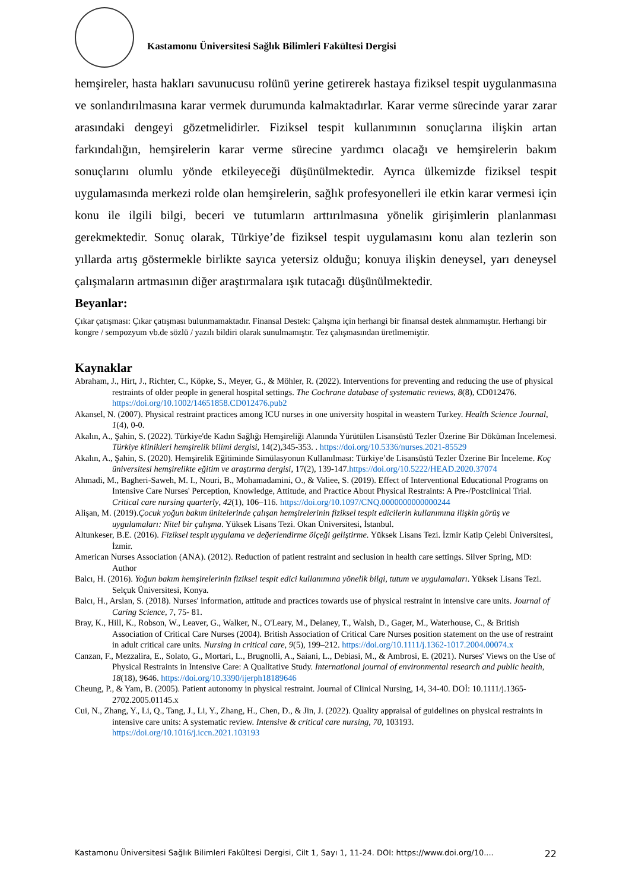Kastamonu Üniversitesi Sağlık Bilimleri Fakültesi Dergisi
hemşireler, hasta hakları savunucusu rolünü yerine getirerek hastaya fiziksel tespit uygulanmasına ve sonlandırılmasına karar vermek durumunda kalmaktadırlar. Karar verme sürecinde yarar zarar arasındaki dengeyi gözetmelidirler. Fiziksel tespit kullanımının sonuçlarına ilişkin artan farkındalığın, hemşirelerin karar verme sürecine yardımcı olacağı ve hemşirelerin bakım sonuçlarını olumlu yönde etkileyeceği düşünülmektedir. Ayrıca ülkemizde fiziksel tespit uygulamasında merkezi rolde olan hemşirelerin, sağlık profesyonelleri ile etkin karar vermesi için konu ile ilgili bilgi, beceri ve tutumların arttırılmasına yönelik girişimlerin planlanması gerekmektedir. Sonuç olarak, Türkiye’de fiziksel tespit uygulamasını konu alan tezlerin son yıllarda artış göstermekle birlikte sayıca yetersiz olduğu; konuya ilişkin deneysel, yarı deneysel çalışmaların artmasının diğer araştırmalara ışık tutacağı düşünülmektedir.
Beyanlar:
Çıkar çatışması: Çıkar çatışması bulunmamaktadır. Finansal Destek: Çalışma için herhangi bir finansal destek alınmamıştır. Herhangi bir kongre / sempozyum vb.de sözlü / yazılı bildiri olarak sunulmamıştır. Tez çalışmasından üretlmemiştir.
Kaynaklar
Abraham, J., Hirt, J., Richter, C., Köpke, S., Meyer, G., & Möhler, R. (2022). Interventions for preventing and reducing the use of physical restraints of older people in general hospital settings. The Cochrane database of systematic reviews, 8(8), CD012476. https://doi.org/10.1002/14651858.CD012476.pub2
Akansel, N. (2007). Physical restraint practices among ICU nurses in one university hospital in weastern Turkey. Health Science Journal, 1(4), 0-0.
Akalın, A., Şahin, S. (2022). Türkiye'de Kadın Sağlığı Hemşireliği Alanında Yürütülen Lisansüstü Tezler Üzerine Bir Döküman İncelemesi. Türkiye klinikleri hemşirelik bilimi dergisi, 14(2),345-353. . https://doi.org/10.5336/nurses.2021-85529
Akalın, A., Şahin, S. (2020). Hemşirelik Eğitiminde Simülasyonun Kullanılması: Türkiye’de Lisansüstü Tezler Üzerine Bir İnceleme. Koç üniversitesi hemşirelikte eğitim ve araştırma dergisi, 17(2), 139-147.https://doi.org/10.5222/HEAD.2020.37074
Ahmadi, M., Bagheri-Saweh, M. I., Nouri, B., Mohamadamini, O., & Valiee, S. (2019). Effect of Interventional Educational Programs on Intensive Care Nurses' Perception, Knowledge, Attitude, and Practice About Physical Restraints: A Pre-/Postclinical Trial. Critical care nursing quarterly, 42(1), 106–116. https://doi.org/10.1097/CNQ.0000000000000244
Alişan, M. (2019).Çocuk yoğun bakım ünitelerinde çalışan hemşirelerinin fiziksel tespit edicilerin kullanımına ilişkin görüş ve uygulamaları: Nitel bir çalışma. Yüksek Lisans Tezi. Okan Üniversitesi, İstanbul.
Altunkeser, B.E. (2016). Fiziksel tespit uygulama ve değerlendirme ölçeği geliştirme. Yüksek Lisans Tezi. İzmir Katip Çelebi Üniversitesi, İzmir.
American Nurses Association (ANA). (2012). Reduction of patient restraint and seclusion in health care settings. Silver Spring, MD: Author
Balcı, H. (2016). Yoğun bakım hemşirelerinin fiziksel tespit edici kullanımına yönelik bilgi, tutum ve uygulamaları. Yüksek Lisans Tezi. Selçuk Üniversitesi, Konya.
Balcı, H., Arslan, S. (2018). Nurses' information, attitude and practices towards use of physical restraint in intensive care units. Journal of Caring Science, 7, 75- 81.
Bray, K., Hill, K., Robson, W., Leaver, G., Walker, N., O'Leary, M., Delaney, T., Walsh, D., Gager, M., Waterhouse, C., & British Association of Critical Care Nurses (2004). British Association of Critical Care Nurses position statement on the use of restraint in adult critical care units. Nursing in critical care, 9(5), 199–212. https://doi.org/10.1111/j.1362-1017.2004.00074.x
Canzan, F., Mezzalira, E., Solato, G., Mortari, L., Brugnolli, A., Saiani, L., Debiasi, M., & Ambrosi, E. (2021). Nurses' Views on the Use of Physical Restraints in Intensive Care: A Qualitative Study. International journal of environmental research and public health, 18(18), 9646. https://doi.org/10.3390/ijerph18189646
Cheung, P., & Yam, B. (2005). Patient autonomy in physical restraint. Journal of Clinical Nursing, 14, 34-40. DOİ: 10.1111/j.1365-2702.2005.01145.x
Cui, N., Zhang, Y., Li, Q., Tang, J., Li, Y., Zhang, H., Chen, D., & Jin, J. (2022). Quality appraisal of guidelines on physical restraints in intensive care units: A systematic review. Intensive & critical care nursing, 70, 103193. https://doi.org/10.1016/j.iccn.2021.103193
Kastamonu Üniversitesi Sağlık Bilimleri Fakültesi Dergisi, Cilt 1, Sayı 1, 11-24. DOI: https://www.doi.org/10.... 22